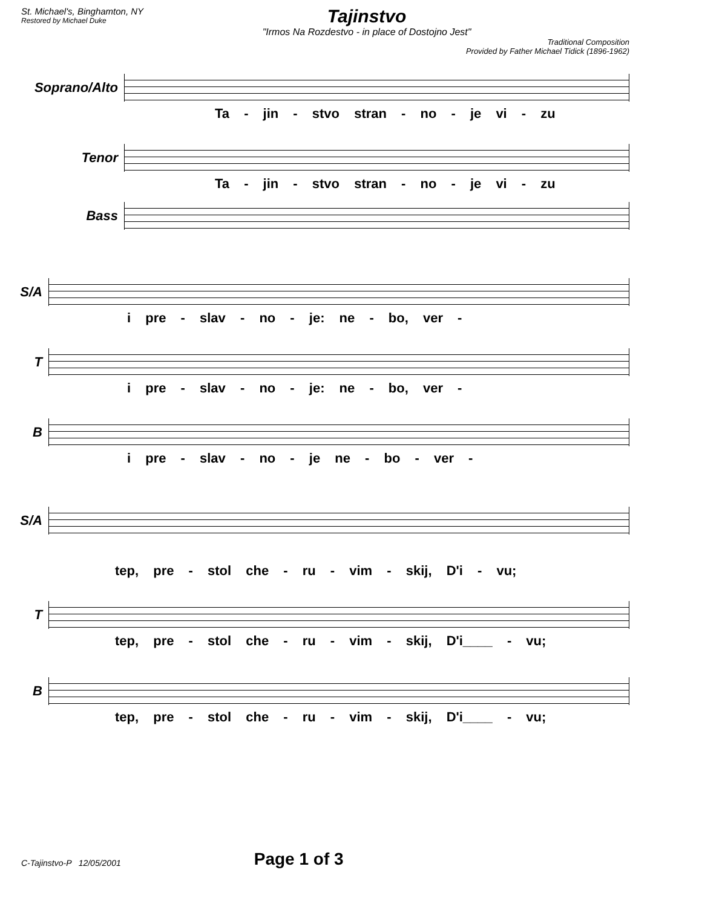St. Michael's, Binghamton, NY
Restored by Michael Duke
Tajinstvo
"Irmos Na Rozdestvo - in place of Dostojno Jest"
Traditional Composition
Provided by Father Michael Tidick (1896-1962)
Soprano/Alto
Ta - jin - stvo stran - no - je vi - zu
Tenor
Ta - jin - stvo stran - no - je vi - zu
Bass
S/A
i pre - slav - no - je: ne - bo, ver -
T
i pre - slav - no - je: ne - bo, ver -
B
i pre - slav - no - je ne - bo - ver -
S/A
tep, pre - stol che - ru - vim - skij, D'i - vu;
T
tep, pre - stol che - ru - vim - skij, D'i____ - vu;
B
tep, pre - stol che - ru - vim - skij, D'i____ - vu;
C-Tajinstvo-P 12/05/2001 Page 1 of 3